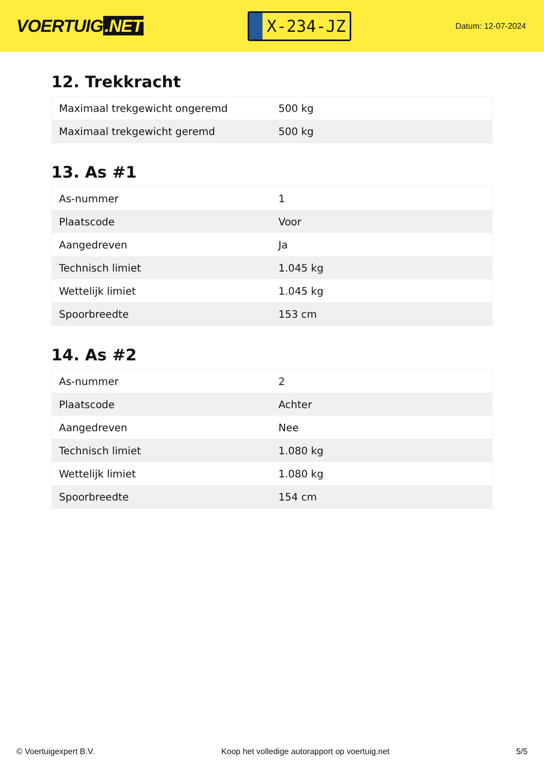VOERTUIG.NET
X-234-JZ
Datum: 12-07-2024
12. Trekkracht
| Maximaal trekgewicht ongeremd | 500 kg |
| Maximaal trekgewicht geremd | 500 kg |
13. As #1
| As-nummer | 1 |
| Plaatscode | Voor |
| Aangedreven | Ja |
| Technisch limiet | 1.045 kg |
| Wettelijk limiet | 1.045 kg |
| Spoorbreedte | 153 cm |
14. As #2
| As-nummer | 2 |
| Plaatscode | Achter |
| Aangedreven | Nee |
| Technisch limiet | 1.080 kg |
| Wettelijk limiet | 1.080 kg |
| Spoorbreedte | 154 cm |
© Voertuigexpert B.V. Koop het volledige autorapport op voertuig.net 5/5